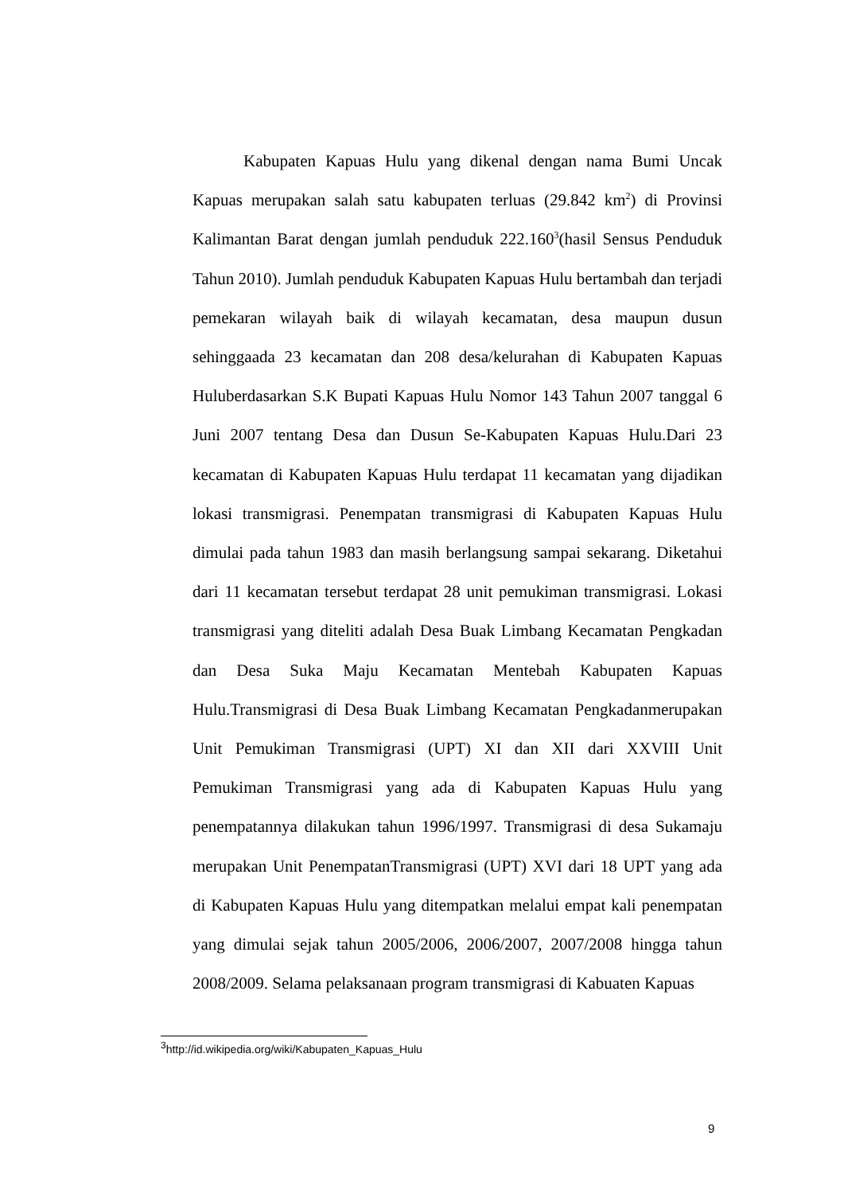Kabupaten Kapuas Hulu yang dikenal dengan nama Bumi Uncak Kapuas merupakan salah satu kabupaten terluas (29.842 km<sup>2</sup>) di Provinsi Kalimantan Barat dengan jumlah penduduk 222.160<sup>3</sup>(hasil Sensus Penduduk Tahun 2010). Jumlah penduduk Kabupaten Kapuas Hulu bertambah dan terjadi pemekaran wilayah baik di wilayah kecamatan, desa maupun dusun sehinggaada 23 kecamatan dan 208 desa/kelurahan di Kabupaten Kapuas Huluberdasarkan S.K Bupati Kapuas Hulu Nomor 143 Tahun 2007 tanggal 6 Juni 2007 tentang Desa dan Dusun Se-Kabupaten Kapuas Hulu.Dari 23 kecamatan di Kabupaten Kapuas Hulu terdapat 11 kecamatan yang dijadikan lokasi transmigrasi. Penempatan transmigrasi di Kabupaten Kapuas Hulu dimulai pada tahun 1983 dan masih berlangsung sampai sekarang. Diketahui dari 11 kecamatan tersebut terdapat 28 unit pemukiman transmigrasi. Lokasi transmigrasi yang diteliti adalah Desa Buak Limbang Kecamatan Pengkadan dan Desa Suka Maju Kecamatan Mentebah Kabupaten Kapuas Hulu.Transmigrasi di Desa Buak Limbang Kecamatan Pengkadanmerupakan Unit Pemukiman Transmigrasi (UPT) XI dan XII dari XXVIII Unit Pemukiman Transmigrasi yang ada di Kabupaten Kapuas Hulu yang penempatannya dilakukan tahun 1996/1997. Transmigrasi di desa Sukamaju merupakan Unit PenempatanTransmigrasi (UPT) XVI dari 18 UPT yang ada di Kabupaten Kapuas Hulu yang ditempatkan melalui empat kali penempatan yang dimulai sejak tahun 2005/2006, 2006/2007, 2007/2008 hingga tahun 2008/2009. Selama pelaksanaan program transmigrasi di Kabuaten Kapuas
<sup>3</sup> http://id.wikipedia.org/wiki/Kabupaten_Kapuas_Hulu
9